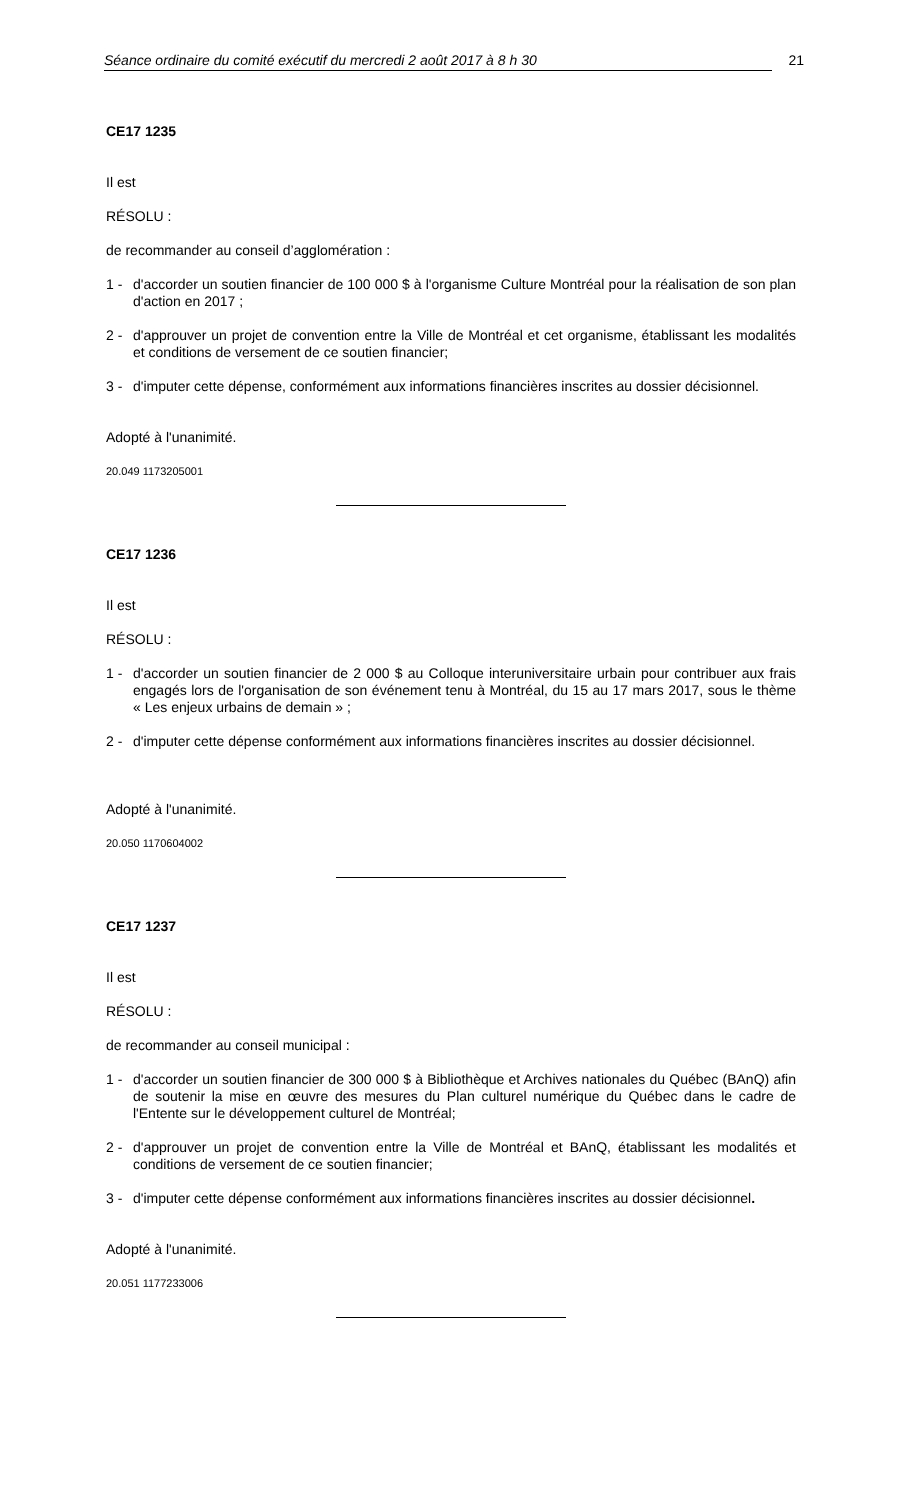Séance ordinaire du comité exécutif du mercredi 2 août 2017 à 8 h 30 21
CE17 1235
Il est
RÉSOLU :
de recommander au conseil d’agglomération :
1 - d'accorder un soutien financier de 100 000 $ à l'organisme Culture Montréal pour la réalisation de son plan d'action en 2017 ;
2 - d'approuver un projet de convention entre la Ville de Montréal et cet organisme, établissant les modalités et conditions de versement de ce soutien financier;
3 - d'imputer cette dépense, conformément aux informations financières inscrites au dossier décisionnel.
Adopté à l'unanimité.
20.049 1173205001
CE17 1236
Il est
RÉSOLU :
1 - d'accorder un soutien financier de 2 000 $ au Colloque interuniversitaire urbain pour contribuer aux frais engagés lors de l'organisation de son événement tenu à Montréal, du 15 au 17 mars 2017, sous le thème « Les enjeux urbains de demain » ;
2 - d'imputer cette dépense conformément aux informations financières inscrites au dossier décisionnel.
Adopté à l'unanimité.
20.050 1170604002
CE17 1237
Il est
RÉSOLU :
de recommander au conseil municipal :
1 - d'accorder un soutien financier de 300 000 $ à Bibliothèque et Archives nationales du Québec (BAnQ) afin de soutenir la mise en œuvre des mesures du Plan culturel numérique du Québec dans le cadre de l'Entente sur le développement culturel de Montréal;
2 - d'approuver un projet de convention entre la Ville de Montréal et BAnQ, établissant les modalités et conditions de versement de ce soutien financier;
3 - d'imputer cette dépense conformément aux informations financières inscrites au dossier décisionnel.
Adopté à l'unanimité.
20.051 1177233006